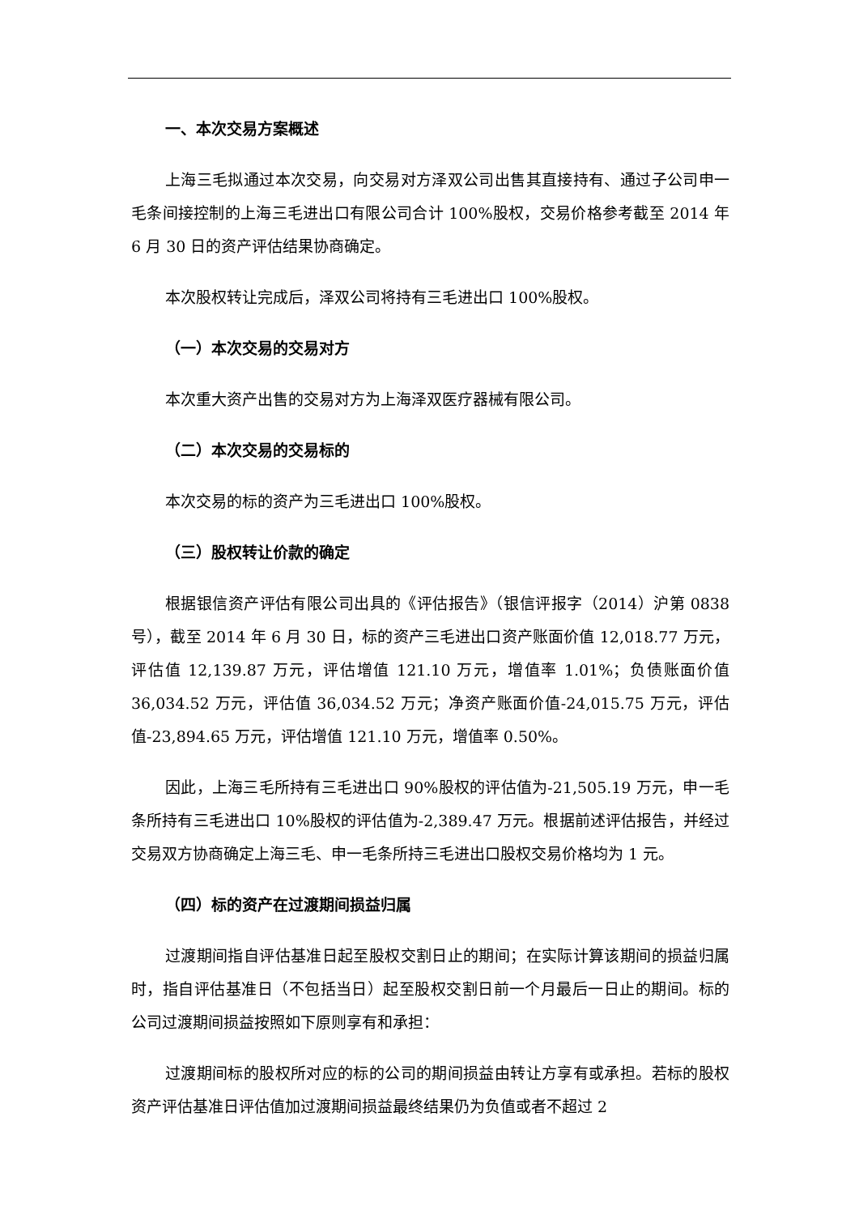一、本次交易方案概述
上海三毛拟通过本次交易，向交易对方泽双公司出售其直接持有、通过子公司申一毛条间接控制的上海三毛进出口有限公司合计 100%股权，交易价格参考截至 2014 年 6 月 30 日的资产评估结果协商确定。
本次股权转让完成后，泽双公司将持有三毛进出口 100%股权。
（一）本次交易的交易对方
本次重大资产出售的交易对方为上海泽双医疗器械有限公司。
（二）本次交易的交易标的
本次交易的标的资产为三毛进出口 100%股权。
（三）股权转让价款的确定
根据银信资产评估有限公司出具的《评估报告》（银信评报字（2014）沪第 0838 号），截至 2014 年 6 月 30 日，标的资产三毛进出口资产账面价值 12,018.77 万元，评估值 12,139.87 万元，评估增值 121.10 万元，增值率 1.01%；负债账面价值 36,034.52 万元，评估值 36,034.52 万元；净资产账面价值-24,015.75 万元，评估值-23,894.65 万元，评估增值 121.10 万元，增值率 0.50%。
因此，上海三毛所持有三毛进出口 90%股权的评估值为-21,505.19 万元，申一毛条所持有三毛进出口 10%股权的评估值为-2,389.47 万元。根据前述评估报告，并经过交易双方协商确定上海三毛、申一毛条所持三毛进出口股权交易价格均为 1 元。
（四）标的资产在过渡期间损益归属
过渡期间指自评估基准日起至股权交割日止的期间；在实际计算该期间的损益归属时，指自评估基准日（不包括当日）起至股权交割日前一个月最后一日止的期间。标的公司过渡期间损益按照如下原则享有和承担：
过渡期间标的股权所对应的标的公司的期间损益由转让方享有或承担。若标的股权资产评估基准日评估值加过渡期间损益最终结果仍为负值或者不超过 2